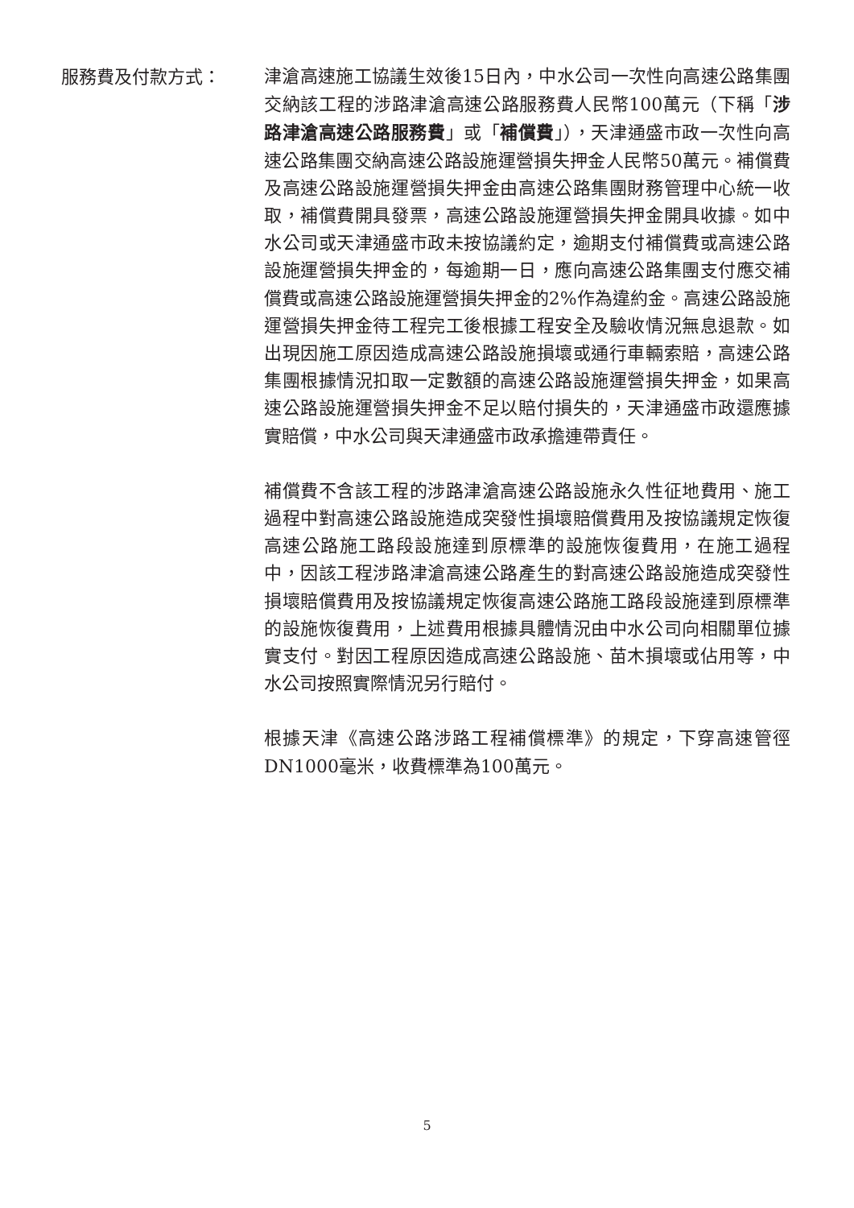服務費及付款方式：
津滄高速施工協議生效後15日內，中水公司一次性向高速公路集團交納該工程的涉路津滄高速公路服務費人民幣100萬元（下稱「涉路津滄高速公路服務費」或「補償費」），天津通盛市政一次性向高速公路集團交納高速公路設施運營損失押金人民幣50萬元。補償費及高速公路設施運營損失押金由高速公路集團財務管理中心統一收取，補償費開具發票，高速公路設施運營損失押金開具收據。如中水公司或天津通盛市政未按協議約定，逾期支付補償費或高速公路設施運營損失押金的，每逾期一日，應向高速公路集團支付應交補償費或高速公路設施運營損失押金的2%作為違約金。高速公路設施運營損失押金待工程完工後根據工程安全及驗收情況無息退款。如出現因施工原因造成高速公路設施損壞或通行車輛索賠，高速公路集團根據情況扣取一定數額的高速公路設施運營損失押金，如果高速公路設施運營損失押金不足以賠付損失的，天津通盛市政還應據實賠償，中水公司與天津通盛市政承擔連帶責任。
補償費不含該工程的涉路津滄高速公路設施永久性征地費用、施工過程中對高速公路設施造成突發性損壞賠償費用及按協議規定恢復高速公路施工路段設施達到原標準的設施恢復費用，在施工過程中，因該工程涉路津滄高速公路產生的對高速公路設施造成突發性損壞賠償費用及按協議規定恢復高速公路施工路段設施達到原標準的設施恢復費用，上述費用根據具體情況由中水公司向相關單位據實支付。對因工程原因造成高速公路設施、苗木損壞或佔用等，中水公司按照實際情況另行賠付。
根據天津《高速公路涉路工程補償標準》的規定，下穿高速管徑DN1000毫米，收費標準為100萬元。
5